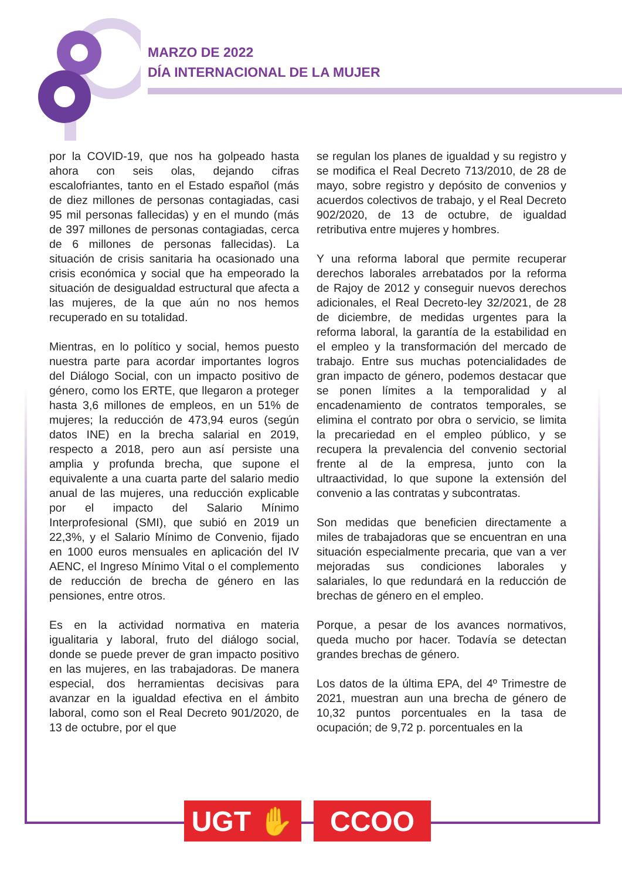MARZO DE 2022
DÍA INTERNACIONAL DE LA MUJER
por la COVID-19, que nos ha golpeado hasta ahora con seis olas, dejando cifras escalofriantes, tanto en el Estado español (más de diez millones de personas contagiadas, casi 95 mil personas fallecidas) y en el mundo (más de 397 millones de personas contagiadas, cerca de 6 millones de personas fallecidas). La situación de crisis sanitaria ha ocasionado una crisis económica y social que ha empeorado la situación de desigualdad estructural que afecta a las mujeres, de la que aún no nos hemos recuperado en su totalidad.
Mientras, en lo político y social, hemos puesto nuestra parte para acordar importantes logros del Diálogo Social, con un impacto positivo de género, como los ERTE, que llegaron a proteger hasta 3,6 millones de empleos, en un 51% de mujeres; la reducción de 473,94 euros (según datos INE) en la brecha salarial en 2019, respecto a 2018, pero aun así persiste una amplia y profunda brecha, que supone el equivalente a una cuarta parte del salario medio anual de las mujeres, una reducción explicable por el impacto del Salario Mínimo Interprofesional (SMI), que subió en 2019 un 22,3%, y el Salario Mínimo de Convenio, fijado en 1000 euros mensuales en aplicación del IV AENC, el Ingreso Mínimo Vital o el complemento de reducción de brecha de género en las pensiones, entre otros.
Es en la actividad normativa en materia igualitaria y laboral, fruto del diálogo social, donde se puede prever de gran impacto positivo en las mujeres, en las trabajadoras. De manera especial, dos herramientas decisivas para avanzar en la igualdad efectiva en el ámbito laboral, como son el Real Decreto 901/2020, de 13 de octubre, por el que
se regulan los planes de igualdad y su registro y se modifica el Real Decreto 713/2010, de 28 de mayo, sobre registro y depósito de convenios y acuerdos colectivos de trabajo, y el Real Decreto 902/2020, de 13 de octubre, de igualdad retributiva entre mujeres y hombres.
Y una reforma laboral que permite recuperar derechos laborales arrebatados por la reforma de Rajoy de 2012 y conseguir nuevos derechos adicionales, el Real Decreto-ley 32/2021, de 28 de diciembre, de medidas urgentes para la reforma laboral, la garantía de la estabilidad en el empleo y la transformación del mercado de trabajo. Entre sus muchas potencialidades de gran impacto de género, podemos destacar que se ponen límites a la temporalidad y al encadenamiento de contratos temporales, se elimina el contrato por obra o servicio, se limita la precariedad en el empleo público, y se recupera la prevalencia del convenio sectorial frente al de la empresa, junto con la ultraactividad, lo que supone la extensión del convenio a las contratas y subcontratas.
Son medidas que beneficien directamente a miles de trabajadoras que se encuentran en una situación especialmente precaria, que van a ver mejoradas sus condiciones laborales y salariales, lo que redundará en la reducción de brechas de género en el empleo.
Porque, a pesar de los avances normativos, queda mucho por hacer. Todavía se detectan grandes brechas de género.
Los datos de la última EPA, del 4º Trimestre de 2021, muestran aun una brecha de género de 10,32 puntos porcentuales en la tasa de ocupación; de 9,72 p. porcentuales en la
UGT ✋ CCOO